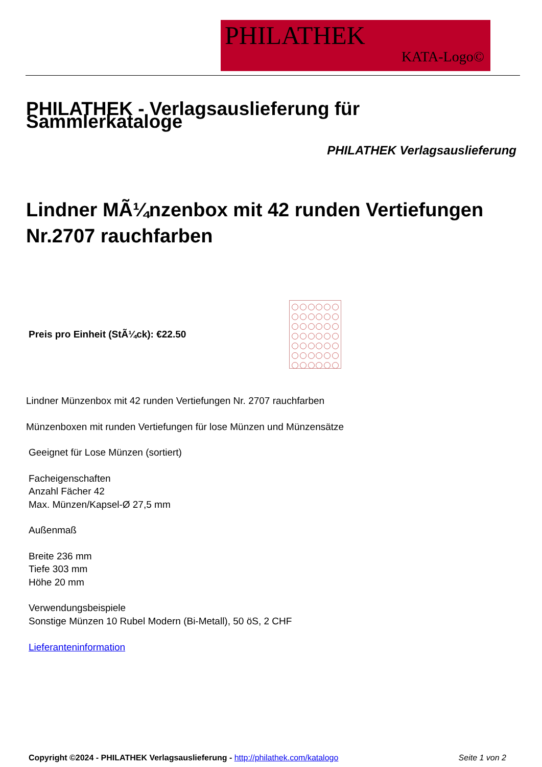PHILATHEK
KATA-Logo©
PHILATHEK - Verlagsauslieferung für Sammlerkataloge
PHILATHEK Verlagsauslieferung
Lindner MÃ¼nzenbox mit 42 runden Vertiefungen Nr.2707 rauchfarben
Preis pro Einheit (StÃ¼ck): €22.50
Lindner Münzenbox mit 42 runden Vertiefungen Nr. 2707 rauchfarben
Münzenboxen mit runden Vertiefungen für lose Münzen und Münzensätze
Geeignet für Lose Münzen (sortiert)
Facheigenschaften
Anzahl Fächer 42
Max. Münzen/Kapsel-Ø 27,5 mm
Außenmaß
Breite 236 mm
Tiefe 303 mm
Höhe 20 mm
Verwendungsbeispiele
Sonstige Münzen 10 Rubel Modern (Bi-Metall), 50 öS, 2 CHF
Lieferanteninformation
Copyright ©2024 - PHILATHEK Verlagsauslieferung - http://philathek.com/katalogo Seite 1 von 2